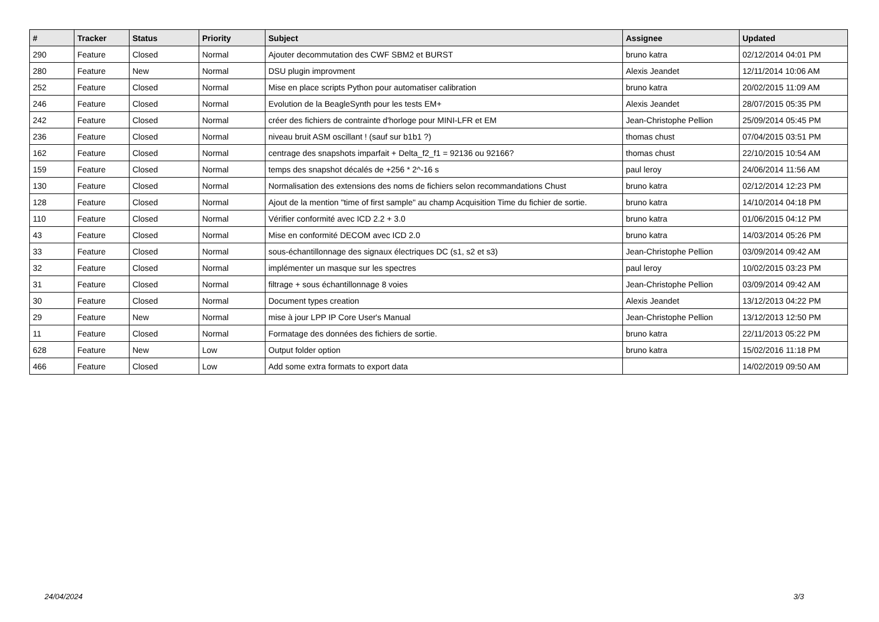| # | Tracker | Status | Priority | Subject | Assignee | Updated |
| --- | --- | --- | --- | --- | --- | --- |
| 290 | Feature | Closed | Normal | Ajouter decommutation des CWF SBM2 et BURST | bruno katra | 02/12/2014 04:01 PM |
| 280 | Feature | New | Normal | DSU plugin improvment | Alexis Jeandet | 12/11/2014 10:06 AM |
| 252 | Feature | Closed | Normal | Mise en place scripts Python pour automatiser calibration | bruno katra | 20/02/2015 11:09 AM |
| 246 | Feature | Closed | Normal | Evolution de la BeagleSynth pour les tests EM+ | Alexis Jeandet | 28/07/2015 05:35 PM |
| 242 | Feature | Closed | Normal | créer des fichiers de contrainte d'horloge pour MINI-LFR et EM | Jean-Christophe Pellion | 25/09/2014 05:45 PM |
| 236 | Feature | Closed | Normal | niveau bruit ASM oscillant ! (sauf sur b1b1 ?) | thomas chust | 07/04/2015 03:51 PM |
| 162 | Feature | Closed | Normal | centrage des snapshots imparfait + Delta_f2_f1 = 92136 ou 92166? | thomas chust | 22/10/2015 10:54 AM |
| 159 | Feature | Closed | Normal | temps des snapshot décalés de +256 * 2^-16 s | paul leroy | 24/06/2014 11:56 AM |
| 130 | Feature | Closed | Normal | Normalisation des extensions des noms de fichiers selon recommandations Chust | bruno katra | 02/12/2014 12:23 PM |
| 128 | Feature | Closed | Normal | Ajout de la mention "time of first sample" au champ Acquisition Time du fichier de sortie. | bruno katra | 14/10/2014 04:18 PM |
| 110 | Feature | Closed | Normal | Vérifier conformité avec ICD 2.2 + 3.0 | bruno katra | 01/06/2015 04:12 PM |
| 43 | Feature | Closed | Normal | Mise en conformité DECOM avec ICD 2.0 | bruno katra | 14/03/2014 05:26 PM |
| 33 | Feature | Closed | Normal | sous-échantillonnage des signaux électriques DC (s1, s2 et s3) | Jean-Christophe Pellion | 03/09/2014 09:42 AM |
| 32 | Feature | Closed | Normal | implémenter un masque sur les spectres | paul leroy | 10/02/2015 03:23 PM |
| 31 | Feature | Closed | Normal | filtrage + sous échantillonnage 8 voies | Jean-Christophe Pellion | 03/09/2014 09:42 AM |
| 30 | Feature | Closed | Normal | Document types creation | Alexis Jeandet | 13/12/2013 04:22 PM |
| 29 | Feature | New | Normal | mise à jour LPP IP Core User's Manual | Jean-Christophe Pellion | 13/12/2013 12:50 PM |
| 11 | Feature | Closed | Normal | Formatage des données des fichiers de sortie. | bruno katra | 22/11/2013 05:22 PM |
| 628 | Feature | New | Low | Output folder option | bruno katra | 15/02/2016 11:18 PM |
| 466 | Feature | Closed | Low | Add some extra formats to export data | | 14/02/2019 09:50 AM |
24/04/2024 3/3